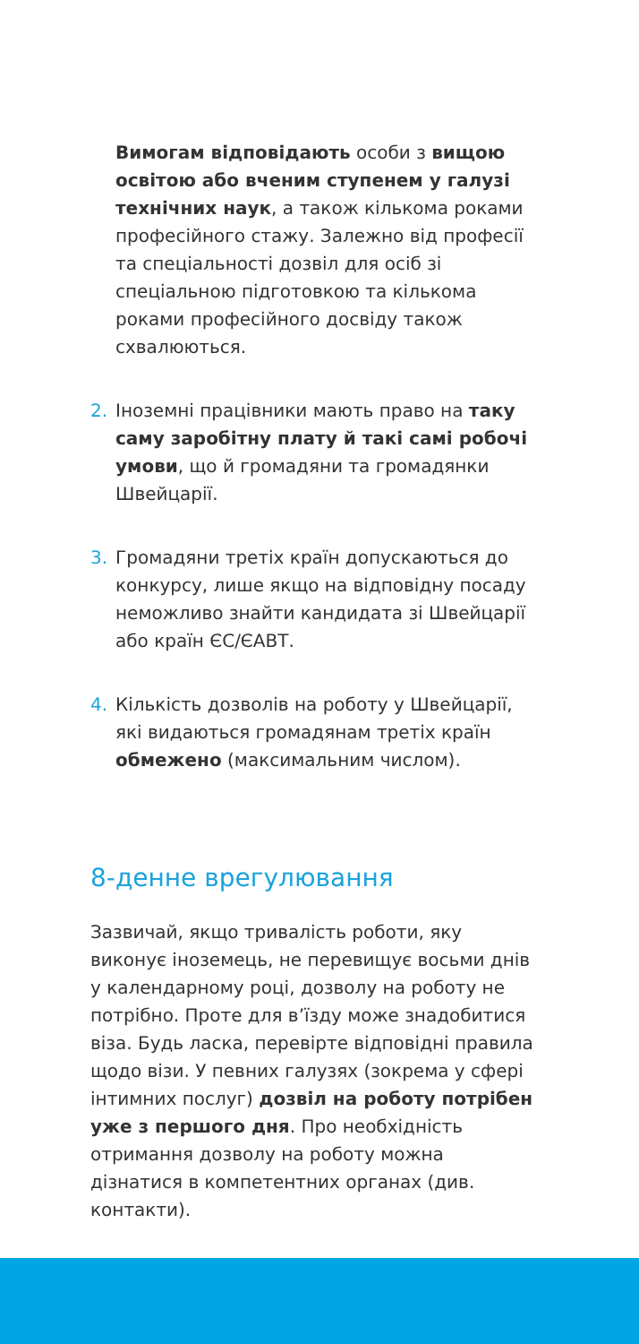Вимогам відповідають особи з вищою освітою або вченим ступенем у галузі технічних наук, а також кількома роками професійного стажу. Залежно від професії та спеціальності дозвіл для осіб зі спеціальною підготовкою та кількома роками професійно­го досвіду також схвалюються.
2. Іноземні працівники мають право на таку саму заробітну плату й такі самі робо­чі умови, що й громадяни та громадянки Швейцарії.
3. Громадяни третіх країн допускаються до конкурсу, лише якщо на відповідну посаду неможливо знайти кандидата зі Швейцарії або країн ЄС/ЄАВТ.
4. Кількість дозволів на роботу у Швейцарії, які видаються громадянам третіх країн обмежено (максимальним числом).
8-денне врегулювання
Зазвичай, якщо тривалість роботи, яку виконує іноземець, не перевищує восьми днів у календарному році, дозволу на роботу не потрібно. Проте для в’їзду може знадобитися віза. Будь ласка, перевірте відповідні правила щодо візи. У певних галузях (зокрема у сфері інтимних послуг) дозвіл на роботу потрібен уже з першого дня. Про необхідність отримання дозволу на роботу можна дізнатися в компетентних органах (див. контакти).